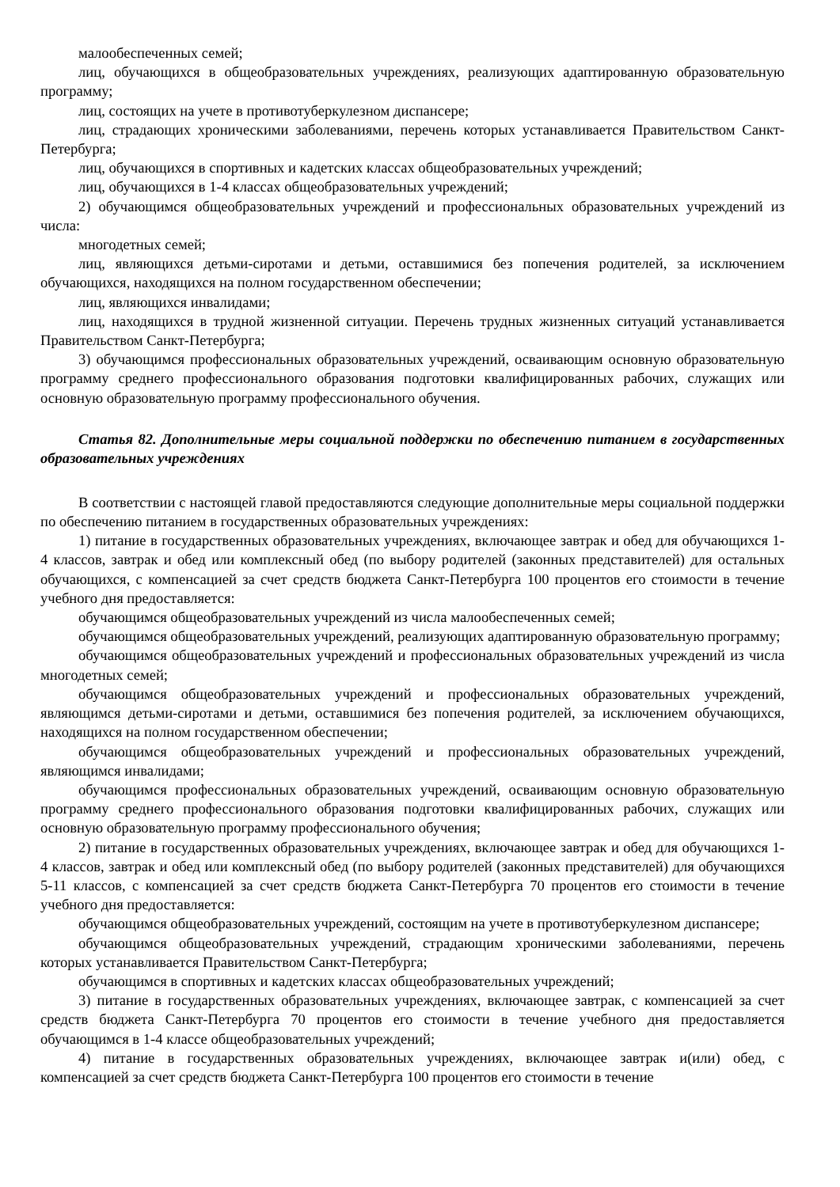малообеспеченных семей;
лиц, обучающихся в общеобразовательных учреждениях, реализующих адаптированную образовательную программу;
лиц, состоящих на учете в противотуберкулезном диспансере;
лиц, страдающих хроническими заболеваниями, перечень которых устанавливается Правительством Санкт-Петербурга;
лиц, обучающихся в спортивных и кадетских классах общеобразовательных учреждений;
лиц, обучающихся в 1-4 классах общеобразовательных учреждений;
2) обучающимся общеобразовательных учреждений и профессиональных образовательных учреждений из числа:
многодетных семей;
лиц, являющихся детьми-сиротами и детьми, оставшимися без попечения родителей, за исключением обучающихся, находящихся на полном государственном обеспечении;
лиц, являющихся инвалидами;
лиц, находящихся в трудной жизненной ситуации. Перечень трудных жизненных ситуаций устанавливается Правительством Санкт-Петербурга;
3) обучающимся профессиональных образовательных учреждений, осваивающим основную образовательную программу среднего профессионального образования подготовки квалифицированных рабочих, служащих или основную образовательную программу профессионального обучения.
Статья 82. Дополнительные меры социальной поддержки по обеспечению питанием в государственных образовательных учреждениях
В соответствии с настоящей главой предоставляются следующие дополнительные меры социальной поддержки по обеспечению питанием в государственных образовательных учреждениях:
1) питание в государственных образовательных учреждениях, включающее завтрак и обед для обучающихся 1-4 классов, завтрак и обед или комплексный обед (по выбору родителей (законных представителей) для остальных обучающихся, с компенсацией за счет средств бюджета Санкт-Петербурга 100 процентов его стоимости в течение учебного дня предоставляется:
обучающимся общеобразовательных учреждений из числа малообеспеченных семей;
обучающимся общеобразовательных учреждений, реализующих адаптированную образовательную программу;
обучающимся общеобразовательных учреждений и профессиональных образовательных учреждений из числа многодетных семей;
обучающимся общеобразовательных учреждений и профессиональных образовательных учреждений, являющимся детьми-сиротами и детьми, оставшимися без попечения родителей, за исключением обучающихся, находящихся на полном государственном обеспечении;
обучающимся общеобразовательных учреждений и профессиональных образовательных учреждений, являющимся инвалидами;
обучающимся профессиональных образовательных учреждений, осваивающим основную образовательную программу среднего профессионального образования подготовки квалифицированных рабочих, служащих или основную образовательную программу профессионального обучения;
2) питание в государственных образовательных учреждениях, включающее завтрак и обед для обучающихся 1-4 классов, завтрак и обед или комплексный обед (по выбору родителей (законных представителей) для обучающихся 5-11 классов, с компенсацией за счет средств бюджета Санкт-Петербурга 70 процентов его стоимости в течение учебного дня предоставляется:
обучающимся общеобразовательных учреждений, состоящим на учете в противотуберкулезном диспансере;
обучающимся общеобразовательных учреждений, страдающим хроническими заболеваниями, перечень которых устанавливается Правительством Санкт-Петербурга;
обучающимся в спортивных и кадетских классах общеобразовательных учреждений;
3) питание в государственных образовательных учреждениях, включающее завтрак, с компенсацией за счет средств бюджета Санкт-Петербурга 70 процентов его стоимости в течение учебного дня предоставляется обучающимся в 1-4 классе общеобразовательных учреждений;
4) питание в государственных образовательных учреждениях, включающее завтрак и(или) обед, с компенсацией за счет средств бюджета Санкт-Петербурга 100 процентов его стоимости в течение